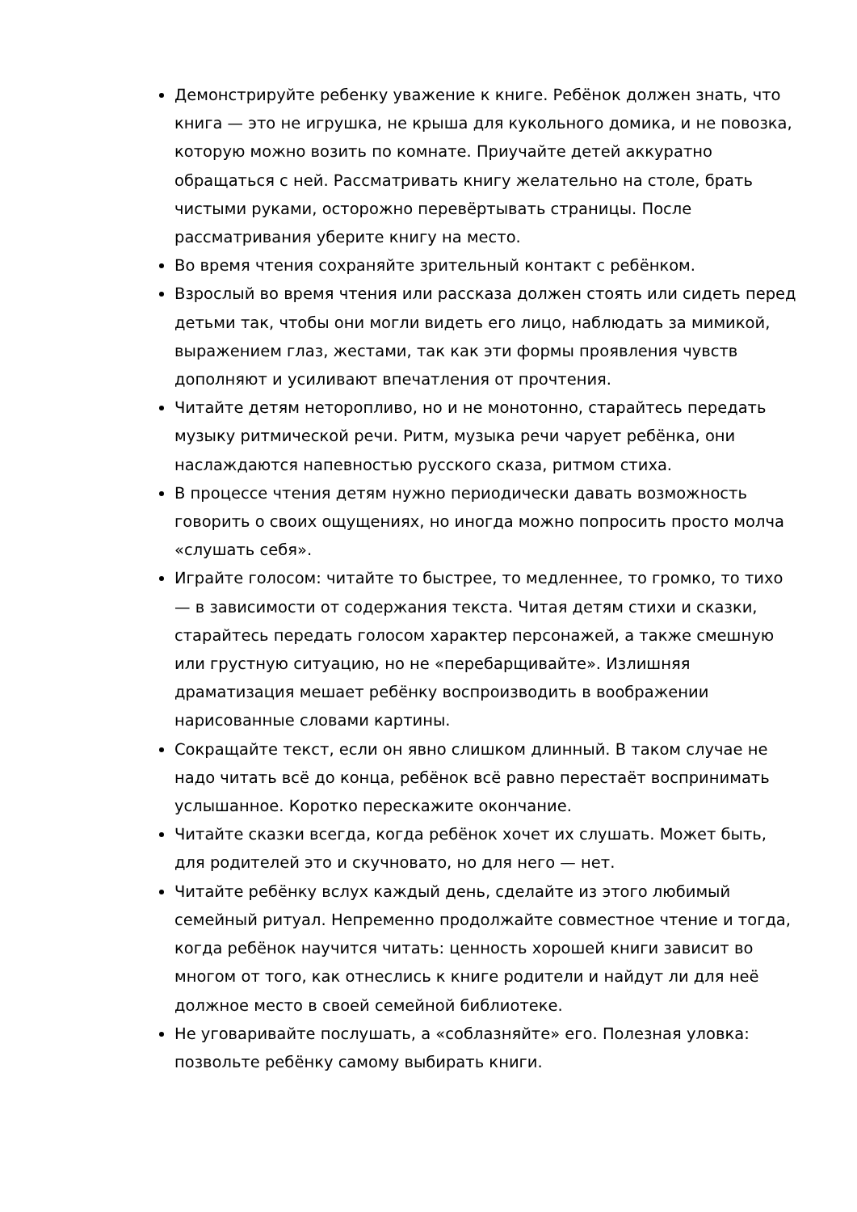Демонстрируйте ребенку уважение к книге. Ребёнок должен знать, что книга — это не игрушка, не крыша для кукольного домика, и не повозка, которую можно возить по комнате. Приучайте детей аккуратно обращаться с ней. Рассматривать книгу желательно на столе, брать чистыми руками, осторожно перевёртывать страницы. После рассматривания уберите книгу на место.
Во время чтения сохраняйте зрительный контакт с ребёнком.
Взрослый во время чтения или рассказа должен стоять или сидеть перед детьми так, чтобы они могли видеть его лицо, наблюдать за мимикой, выражением глаз, жестами, так как эти формы проявления чувств дополняют и усиливают впечатления от прочтения.
Читайте детям неторопливо, но и не монотонно, старайтесь передать музыку ритмической речи. Ритм, музыка речи чарует ребёнка, они наслаждаются напевностью русского сказа, ритмом стиха.
В процессе чтения детям нужно периодически давать возможность говорить о своих ощущениях, но иногда можно попросить просто молча «слушать себя».
Играйте голосом: читайте то быстрее, то медленнее, то громко, то тихо — в зависимости от содержания текста. Читая детям стихи и сказки, старайтесь передать голосом характер персонажей, а также смешную или грустную ситуацию, но не «перебарщивайте». Излишняя драматизация мешает ребёнку воспроизводить в воображении нарисованные словами картины.
Сокращайте текст, если он явно слишком длинный. В таком случае не надо читать всё до конца, ребёнок всё равно перестаёт воспринимать услышанное. Коротко перескажите окончание.
Читайте сказки всегда, когда ребёнок хочет их слушать. Может быть, для родителей это и скучновато, но для него — нет.
Читайте ребёнку вслух каждый день, сделайте из этого любимый семейный ритуал. Непременно продолжайте совместное чтение и тогда, когда ребёнок научится читать: ценность хорошей книги зависит во многом от того, как отнеслись к книге родители и найдут ли для неё должное место в своей семейной библиотеке.
Не уговаривайте послушать, а «соблазняйте» его. Полезная уловка: позвольте ребёнку самому выбирать книги.